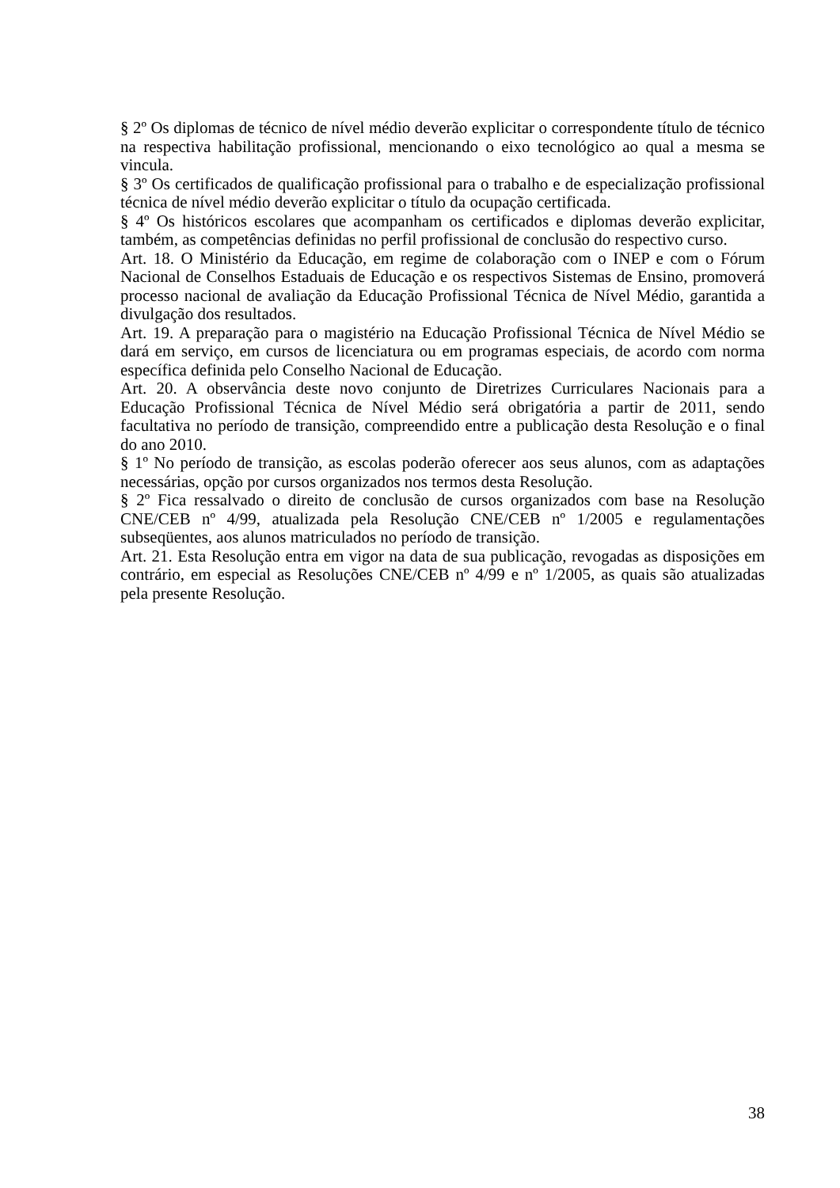§ 2º Os diplomas de técnico de nível médio deverão explicitar o correspondente título de técnico na respectiva habilitação profissional, mencionando o eixo tecnológico ao qual a mesma se vincula.
§ 3º Os certificados de qualificação profissional para o trabalho e de especialização profissional técnica de nível médio deverão explicitar o título da ocupação certificada.
§ 4º Os históricos escolares que acompanham os certificados e diplomas deverão explicitar, também, as competências definidas no perfil profissional de conclusão do respectivo curso.
Art. 18. O Ministério da Educação, em regime de colaboração com o INEP e com o Fórum Nacional de Conselhos Estaduais de Educação e os respectivos Sistemas de Ensino, promoverá processo nacional de avaliação da Educação Profissional Técnica de Nível Médio, garantida a divulgação dos resultados.
Art. 19. A preparação para o magistério na Educação Profissional Técnica de Nível Médio se dará em serviço, em cursos de licenciatura ou em programas especiais, de acordo com norma específica definida pelo Conselho Nacional de Educação.
Art. 20. A observância deste novo conjunto de Diretrizes Curriculares Nacionais para a Educação Profissional Técnica de Nível Médio será obrigatória a partir de 2011, sendo facultativa no período de transição, compreendido entre a publicação desta Resolução e o final do ano 2010.
§ 1º No período de transição, as escolas poderão oferecer aos seus alunos, com as adaptações necessárias, opção por cursos organizados nos termos desta Resolução.
§ 2º Fica ressalvado o direito de conclusão de cursos organizados com base na Resolução CNE/CEB nº 4/99, atualizada pela Resolução CNE/CEB nº 1/2005 e regulamentações subseqüentes, aos alunos matriculados no período de transição.
Art. 21. Esta Resolução entra em vigor na data de sua publicação, revogadas as disposições em contrário, em especial as Resoluções CNE/CEB nº 4/99 e nº 1/2005, as quais são atualizadas pela presente Resolução.
38